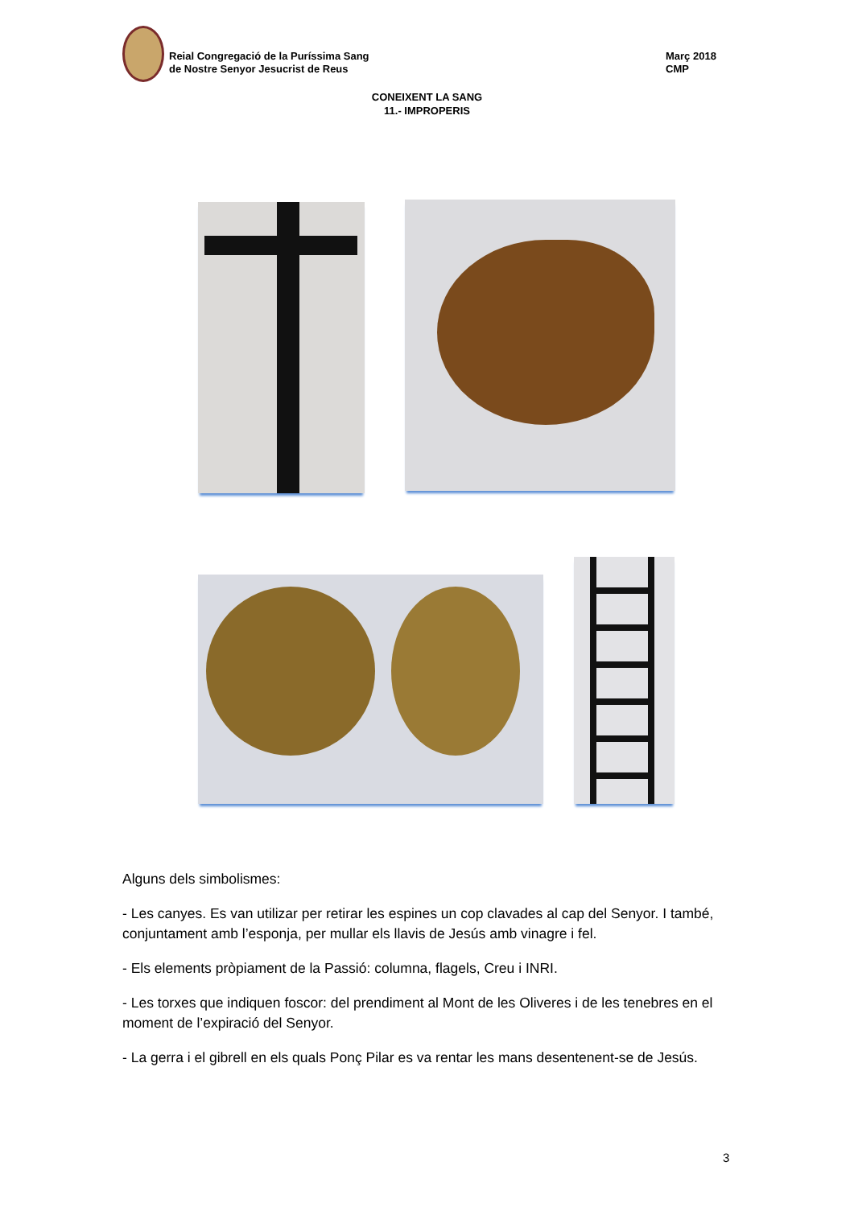Reial Congregació de la Puríssima Sang
de Nostre Senyor Jesucrist de Reus
Març 2018
CMP
CONEIXENT LA SANG
11.- IMPROPERIS
Alguns dels simbolismes:
- Les canyes. Es van utilizar per retirar les espines un cop clavades al cap del Senyor. I també, conjuntament amb l’esponja, per mullar els llavis de Jesús amb vinagre i fel.
- Els elements pròpiament de la Passió: columna, flagels, Creu i INRI.
- Les torxes que indiquen foscor: del prendiment al Mont de les Oliveres i de les tenebres en el moment de l’expiració del Senyor.
- La gerra i el gibrell en els quals Ponç Pilar es va rentar les mans desentenent-se de Jesús.
3